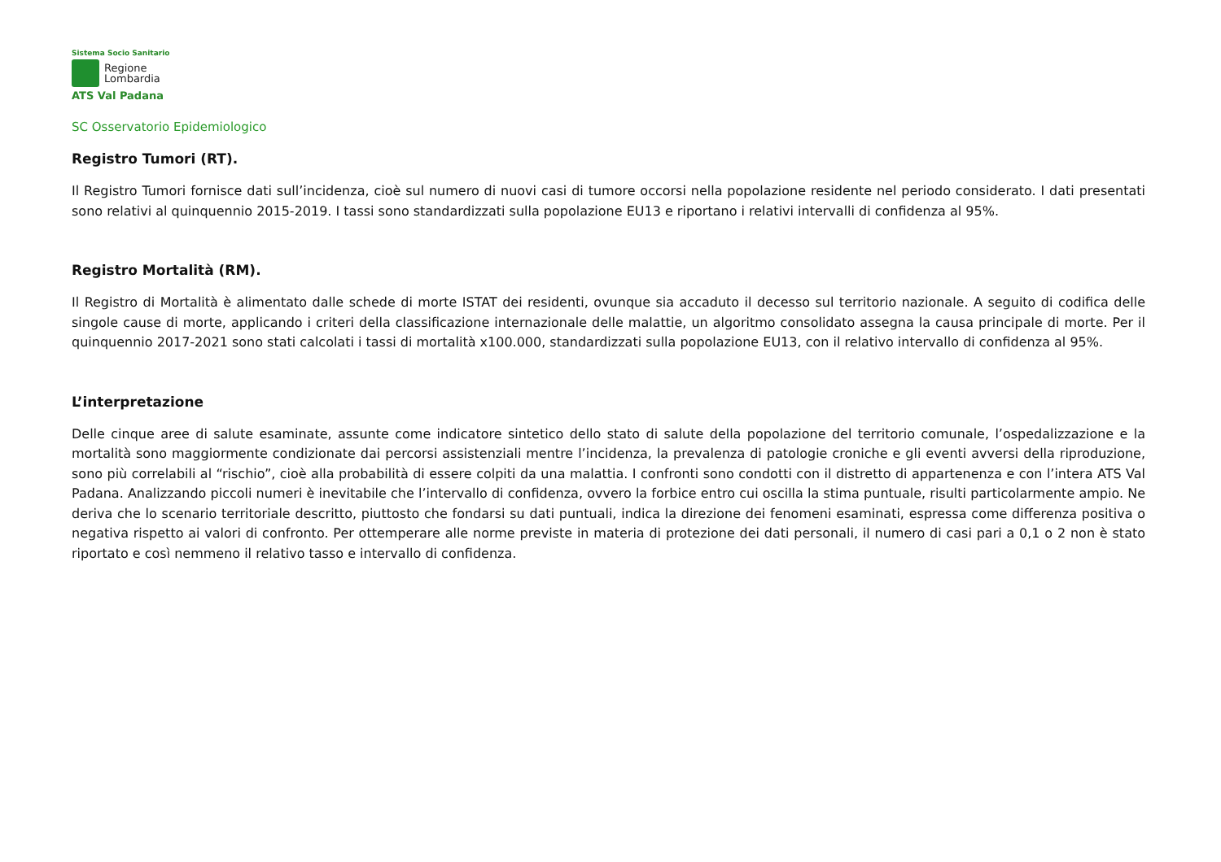Sistema Socio Sanitario
Regione
Lombardia
ATS Val Padana
SC Osservatorio Epidemiologico
Registro Tumori (RT).
Il Registro Tumori fornisce dati sull’incidenza, cioè sul numero di nuovi casi di tumore occorsi nella popolazione residente nel periodo considerato. I dati presentati sono relativi al quinquennio 2015-2019. I tassi sono standardizzati sulla popolazione EU13 e riportano i relativi intervalli di confidenza al 95%.
Registro Mortalità (RM).
Il Registro di Mortalità è alimentato dalle schede di morte ISTAT dei residenti, ovunque sia accaduto il decesso sul territorio nazionale. A seguito di codifica delle singole cause di morte, applicando i criteri della classificazione internazionale delle malattie, un algoritmo consolidato assegna la causa principale di morte. Per il quinquennio 2017-2021 sono stati calcolati i tassi di mortalità x100.000, standardizzati sulla popolazione EU13, con il relativo intervallo di confidenza al 95%.
L’interpretazione
Delle cinque aree di salute esaminate, assunte come indicatore sintetico dello stato di salute della popolazione del territorio comunale, l’ospedalizzazione e la mortalità sono maggiormente condizionate dai percorsi assistenziali mentre l’incidenza, la prevalenza di patologie croniche e gli eventi avversi della riproduzione, sono più correlabili al “rischio”, cioè alla probabilità di essere colpiti da una malattia. I confronti sono condotti con il distretto di appartenenza e con l’intera ATS Val Padana. Analizzando piccoli numeri è inevitabile che l’intervallo di confidenza, ovvero la forbice entro cui oscilla la stima puntuale, risulti particolarmente ampio. Ne deriva che lo scenario territoriale descritto, piuttosto che fondarsi su dati puntuali, indica la direzione dei fenomeni esaminati, espressa come differenza positiva o negativa rispetto ai valori di confronto. Per ottemperare alle norme previste in materia di protezione dei dati personali, il numero di casi pari a 0,1 o 2 non è stato riportato e così nemmeno il relativo tasso e intervallo di confidenza.